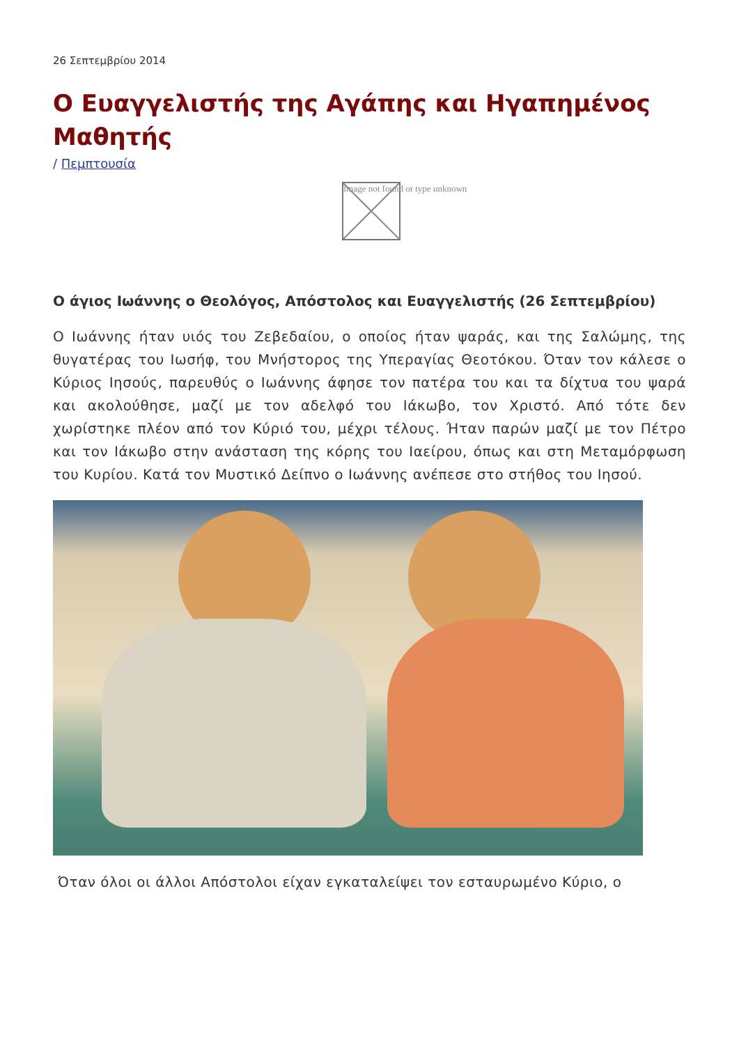26 Σεπτεμβρίου 2014
Ο Ευαγγελιστής της Αγάπης και Ηγαπημένος Μαθητής
/ Πεμπτουσία
Image not found or type unknown
Ο άγιος Ιωάννης ο Θεολόγος, Απόστολος και Ευαγγελιστής (26 Σεπτεμβρίου)
Ο Ιωάννης ήταν υιός του Ζεβεδαίου, ο οποίος ήταν ψαράς, και της Σαλώμης, της θυγατέρας του Ιωσήφ, του Μνήστορος της Υπεραγίας Θεοτόκου. Όταν τον κάλεσε ο Κύριος Ιησούς, παρευθύς ο Ιωάννης άφησε τον πατέρα του και τα δίχτυα του ψαρά και ακολούθησε, μαζί με τον αδελφό του Ιάκωβο, τον Χριστό. Από τότε δεν χωρίστηκε πλέον από τον Κύριό του, μέχρι τέλους. Ήταν παρών μαζί με τον Πέτρο και τον Ιάκωβο στην ανάσταση της κόρης του Ιαείρου, όπως και στη Μεταμόρφωση του Κυρίου. Κατά τον Μυστικό Δείπνο ο Ιωάννης ανέπεσε στο στήθος του Ιησού.
Όταν όλοι οι άλλοι Απόστολοι είχαν εγκαταλείψει τον εσταυρωμένο Κύριο, ο